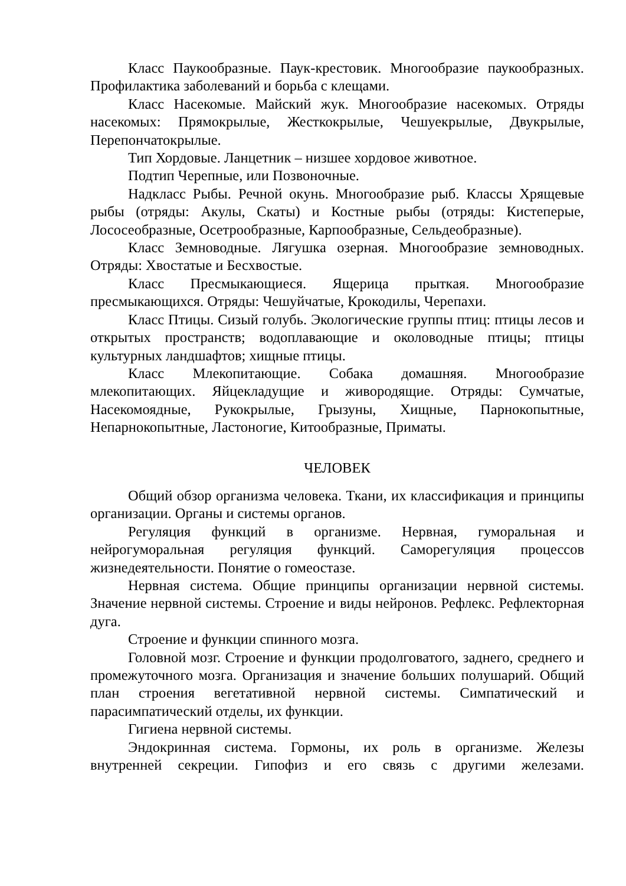Класс Паукообразные. Паук-крестовик. Многообразие паукообразных. Профилактика заболеваний и борьба с клещами.
Класс Насекомые. Майский жук. Многообразие насекомых. Отряды насекомых: Прямокрылые, Жесткокрылые, Чешуекрылые, Двукрылые, Перепончатокрылые.
Тип Хордовые. Ланцетник – низшее хордовое животное.
Подтип Черепные, или Позвоночные.
Надкласс Рыбы. Речной окунь. Многообразие рыб. Классы Хрящевые рыбы (отряды: Акулы, Скаты) и Костные рыбы (отряды: Кистеперые, Лососеобразные, Осетрообразные, Карпообразные, Сельдеобразные).
Класс Земноводные. Лягушка озерная. Многообразие земноводных. Отряды: Хвостатые и Бесхвостые.
Класс Пресмыкающиеся. Ящерица прыткая. Многообразие пресмыкающихся. Отряды: Чешуйчатые, Крокодилы, Черепахи.
Класс Птицы. Сизый голубь. Экологические группы птиц: птицы лесов и открытых пространств; водоплавающие и околоводные птицы; птицы культурных ландшафтов; хищные птицы.
Класс Млекопитающие. Собака домашняя. Многообразие млекопитающих. Яйцекладущие и живородящие. Отряды: Сумчатые, Насекомоядные, Рукокрылые, Грызуны, Хищные, Парнокопытные, Непарнокопытные, Ластоногие, Китообразные, Приматы.
ЧЕЛОВЕК
Общий обзор организма человека. Ткани, их классификация и принципы организации. Органы и системы органов.
Регуляция функций в организме. Нервная, гуморальная и нейрогуморальная регуляция функций. Саморегуляция процессов жизнедеятельности. Понятие о гомеостазе.
Нервная система. Общие принципы организации нервной системы. Значение нервной системы. Строение и виды нейронов. Рефлекс. Рефлекторная дуга.
Строение и функции спинного мозга.
Головной мозг. Строение и функции продолговатого, заднего, среднего и промежуточного мозга. Организация и значение больших полушарий. Общий план строения вегетативной нервной системы. Симпатический и парасимпатический отделы, их функции.
Гигиена нервной системы.
Эндокринная система. Гормоны, их роль в организме. Железы внутренней секреции. Гипофиз и его связь с другими железами.